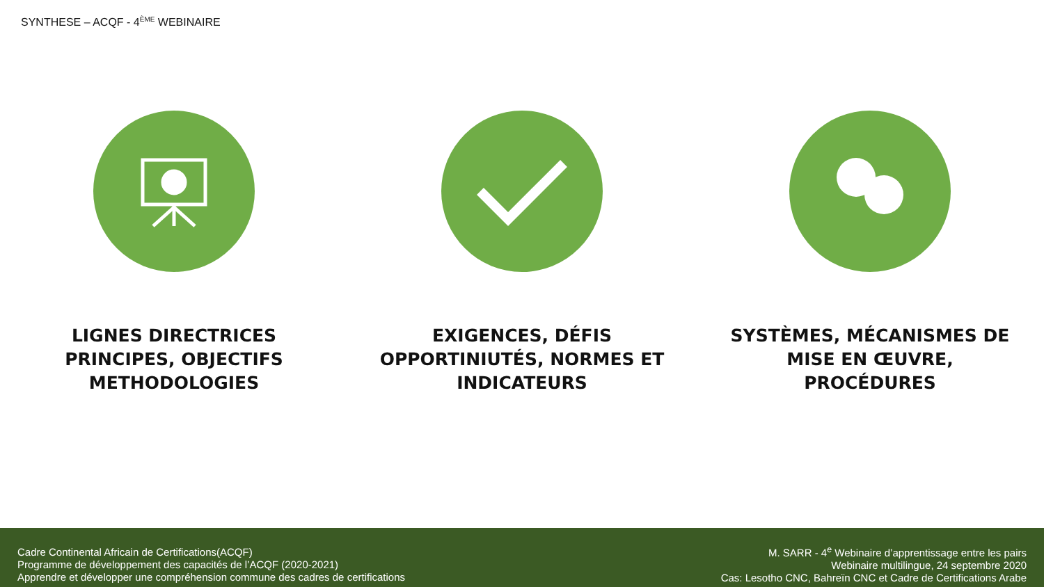SYNTHESE – ACQF - 4<sup>ÈME</sup> WEBINAIRE
LIGNES DIRECTRICES
PRINCIPES, OBJECTIFS
METHODOLOGIES
EXIGENCES, DÉFIS
OPPORTINIUTÉS, NORMES ET
INDICATEURS
SYSTÈMES, MÉCANISMES DE
MISE EN ŒUVRE,
PROCÉDURES
Cadre Continental Africain de Certifications(ACQF)
Programme de développement des capacités de l’ACQF (2020-2021)
Apprendre et développer une compréhension commune des cadres de certifications
M. SARR - 4<sup>e</sup> Webinaire d’apprentissage entre les pairs
Webinaire multilingue, 24 septembre 2020
Cas: Lesotho CNC, Bahreïn CNC et Cadre de Certifications Arabe